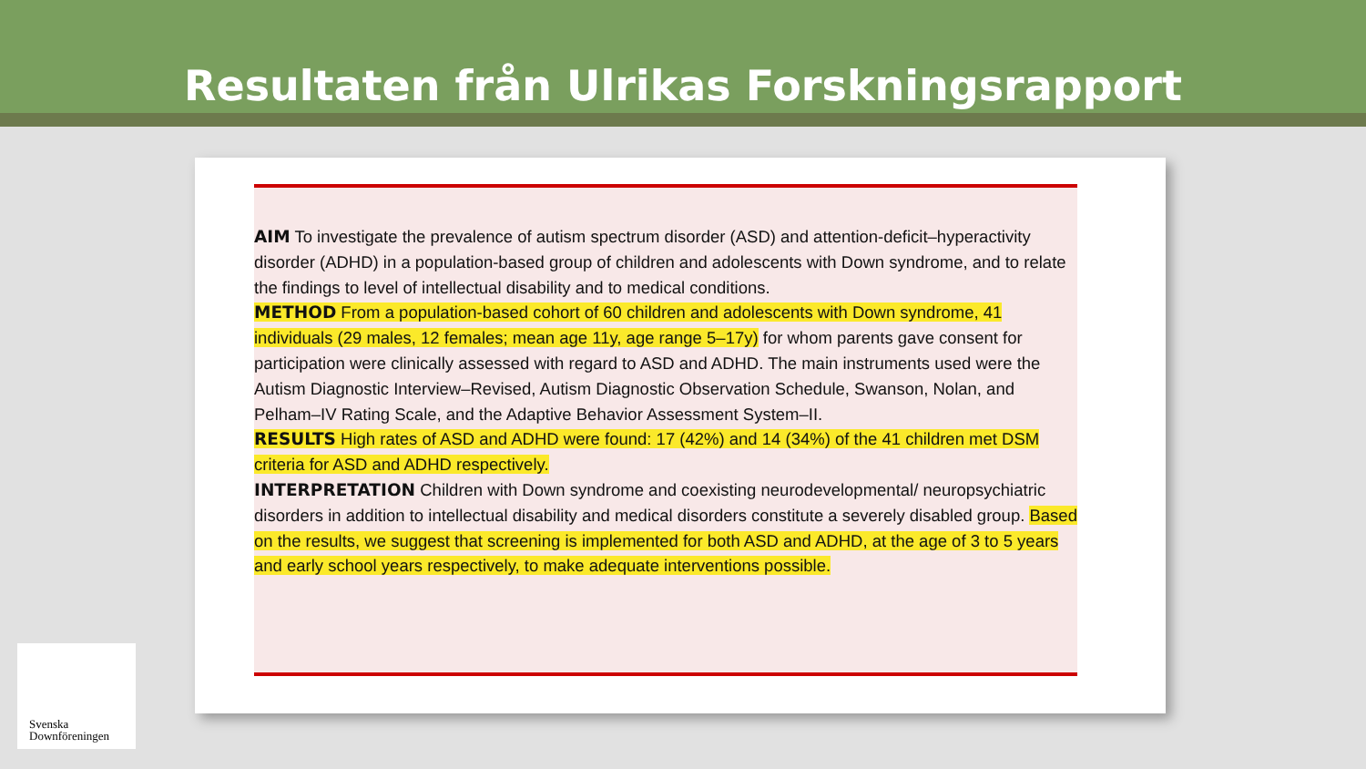Resultaten från Ulrikas Forskningsrapport
AIM To investigate the prevalence of autism spectrum disorder (ASD) and attention-deficit–hyperactivity disorder (ADHD) in a population-based group of children and adolescents with Down syndrome, and to relate the findings to level of intellectual disability and to medical conditions.
METHOD From a population-based cohort of 60 children and adolescents with Down syndrome, 41 individuals (29 males, 12 females; mean age 11y, age range 5–17y) for whom parents gave consent for participation were clinically assessed with regard to ASD and ADHD. The main instruments used were the Autism Diagnostic Interview–Revised, Autism Diagnostic Observation Schedule, Swanson, Nolan, and Pelham–IV Rating Scale, and the Adaptive Behavior Assessment System–II.
RESULTS High rates of ASD and ADHD were found: 17 (42%) and 14 (34%) of the 41 children met DSM criteria for ASD and ADHD respectively.
INTERPRETATION Children with Down syndrome and coexisting neurodevelopmental/ neuropsychiatric disorders in addition to intellectual disability and medical disorders constitute a severely disabled group. Based on the results, we suggest that screening is implemented for both ASD and ADHD, at the age of 3 to 5 years and early school years respectively, to make adequate interventions possible.
Svenska
Downföreningen